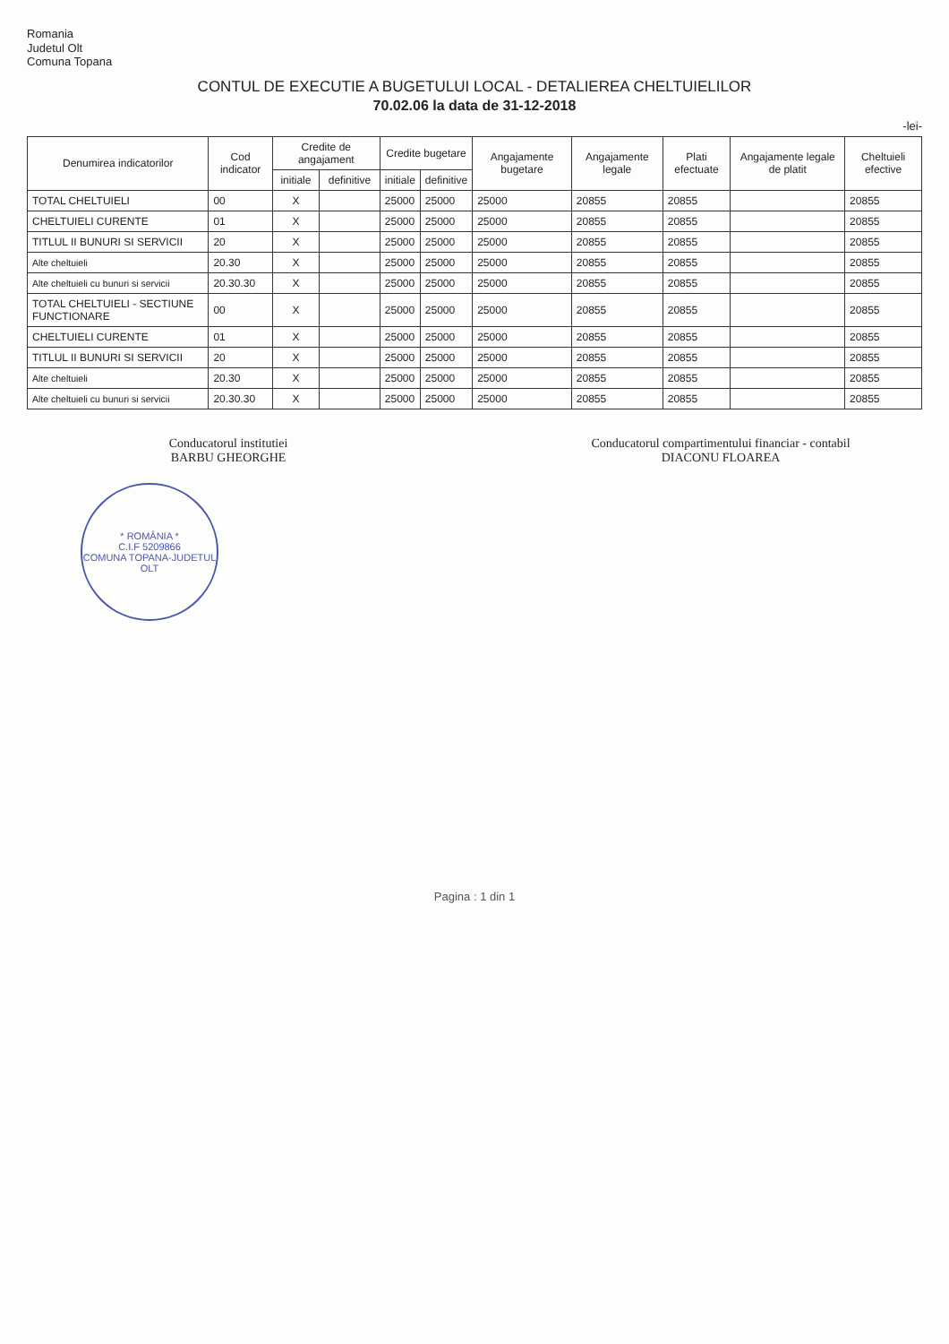Romania
Judetul Olt
Comuna Topana
CONTUL DE EXECUTIE A BUGETULUI LOCAL - DETALIEREA CHELTUIELILOR
70.02.06 la data de 31-12-2018
-lei-
| Denumirea indicatorilor | Cod indicator | Credite de angajament | | Credite bugetare | | Angajamente bugetare | Angajamente legale | Plati efectuate | Angajamente legale de platit | Cheltuieli efective |
| --- | --- | --- | --- | --- | --- | --- | --- | --- | --- | --- |
| | | initiale | definitive | initiale | definitive | | | | | |
| TOTAL CHELTUIELI | 00 | X | | 25000 | 25000 | 25000 | 20855 | 20855 | | 20855 |
| CHELTUIELI CURENTE | 01 | X | | 25000 | 25000 | 25000 | 20855 | 20855 | | 20855 |
| TITLUL II BUNURI SI SERVICII | 20 | X | | 25000 | 25000 | 25000 | 20855 | 20855 | | 20855 |
| Alte cheltuieli | 20.30 | X | | 25000 | 25000 | 25000 | 20855 | 20855 | | 20855 |
| Alte cheltuieli cu bunuri si servicii | 20.30.30 | X | | 25000 | 25000 | 25000 | 20855 | 20855 | | 20855 |
| TOTAL CHELTUIELI - SECTIUNE FUNCTIONARE | 00 | X | | 25000 | 25000 | 25000 | 20855 | 20855 | | 20855 |
| CHELTUIELI CURENTE | 01 | X | | 25000 | 25000 | 25000 | 20855 | 20855 | | 20855 |
| TITLUL II BUNURI SI SERVICII | 20 | X | | 25000 | 25000 | 25000 | 20855 | 20855 | | 20855 |
| Alte cheltuieli | 20.30 | X | | 25000 | 25000 | 25000 | 20855 | 20855 | | 20855 |
| Alte cheltuieli cu bunuri si servicii | 20.30.30 | X | | 25000 | 25000 | 25000 | 20855 | 20855 | | 20855 |
Conducatorul institutiei
BARBU GHEORGHE
Conducatorul compartimentului financiar - contabil
DIACONU FLOAREA
* ROMÂNIA *
C.I.F 5209866
COMUNA TOPANA-JUDETUL OLT
Pagina : 1 din 1